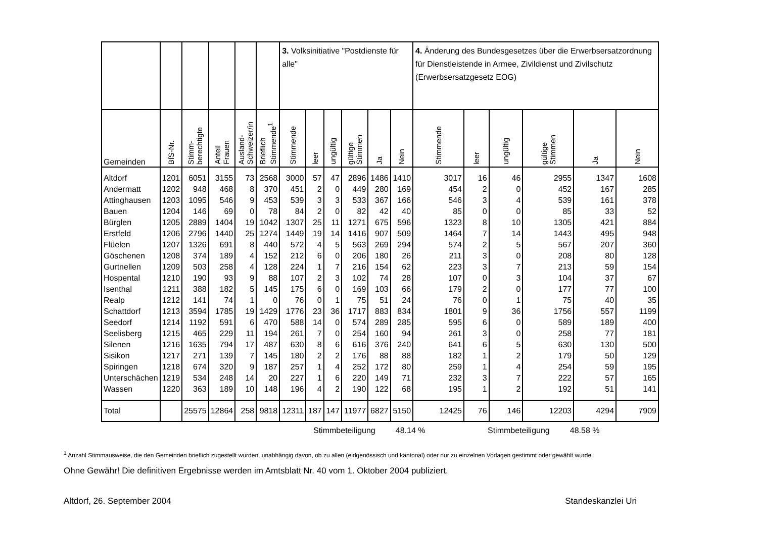| | | | | | | 3. Volksinitiative "Postdienste für alle" | | | | | | 4. Änderung des Bundesgesetzes über die Erwerbsersatzordnung für Dienstleistende in Armee, Zivildienst und Zivilschutz (Erwerbsersatzgesetz EOG) | | | | | |
| Gemeinden | BfS-Nr. | Stimm- berechtigte | Anteil Frauen | Ausland- Schweizer/in | Brieflich Stimmende<sup>1</sup> | Stimmende | leer | ungültig | gültige Stimmen | Ja | Nein | Stimmende | leer | ungültig | gültige Stimmen | Ja | Nein |
| Altdorf | 1201 | 6051 | 3155 | 73 | 2568 | 3000 | 57 | 47 | 2896 | 1486 | 1410 | 3017 | 16 | 46 | 2955 | 1347 | 1608 |
| Andermatt | 1202 | 948 | 468 | 8 | 370 | 451 | 2 | 0 | 449 | 280 | 169 | 454 | 2 | 0 | 452 | 167 | 285 |
| Attinghausen | 1203 | 1095 | 546 | 9 | 453 | 539 | 3 | 3 | 533 | 367 | 166 | 546 | 3 | 4 | 539 | 161 | 378 |
| Bauen | 1204 | 146 | 69 | 0 | 78 | 84 | 2 | 0 | 82 | 42 | 40 | 85 | 0 | 0 | 85 | 33 | 52 |
| Bürglen | 1205 | 2889 | 1404 | 19 | 1042 | 1307 | 25 | 11 | 1271 | 675 | 596 | 1323 | 8 | 10 | 1305 | 421 | 884 |
| Erstfeld | 1206 | 2796 | 1440 | 25 | 1274 | 1449 | 19 | 14 | 1416 | 907 | 509 | 1464 | 7 | 14 | 1443 | 495 | 948 |
| Flüelen | 1207 | 1326 | 691 | 8 | 440 | 572 | 4 | 5 | 563 | 269 | 294 | 574 | 2 | 5 | 567 | 207 | 360 |
| Göschenen | 1208 | 374 | 189 | 4 | 152 | 212 | 6 | 0 | 206 | 180 | 26 | 211 | 3 | 0 | 208 | 80 | 128 |
| Gurtnellen | 1209 | 503 | 258 | 4 | 128 | 224 | 1 | 7 | 216 | 154 | 62 | 223 | 3 | 7 | 213 | 59 | 154 |
| Hospental | 1210 | 190 | 93 | 9 | 88 | 107 | 2 | 3 | 102 | 74 | 28 | 107 | 0 | 3 | 104 | 37 | 67 |
| Isenthal | 1211 | 388 | 182 | 5 | 145 | 175 | 6 | 0 | 169 | 103 | 66 | 179 | 2 | 0 | 177 | 77 | 100 |
| Realp | 1212 | 141 | 74 | 1 | 0 | 76 | 0 | 1 | 75 | 51 | 24 | 76 | 0 | 1 | 75 | 40 | 35 |
| Schattdorf | 1213 | 3594 | 1785 | 19 | 1429 | 1776 | 23 | 36 | 1717 | 883 | 834 | 1801 | 9 | 36 | 1756 | 557 | 1199 |
| Seedorf | 1214 | 1192 | 591 | 6 | 470 | 588 | 14 | 0 | 574 | 289 | 285 | 595 | 6 | 0 | 589 | 189 | 400 |
| Seelisberg | 1215 | 465 | 229 | 11 | 194 | 261 | 7 | 0 | 254 | 160 | 94 | 261 | 3 | 0 | 258 | 77 | 181 |
| Silenen | 1216 | 1635 | 794 | 17 | 487 | 630 | 8 | 6 | 616 | 376 | 240 | 641 | 6 | 5 | 630 | 130 | 500 |
| Sisikon | 1217 | 271 | 139 | 7 | 145 | 180 | 2 | 2 | 176 | 88 | 88 | 182 | 1 | 2 | 179 | 50 | 129 |
| Spiringen | 1218 | 674 | 320 | 9 | 187 | 257 | 1 | 4 | 252 | 172 | 80 | 259 | 1 | 4 | 254 | 59 | 195 |
| Unterschächen | 1219 | 534 | 248 | 14 | 20 | 227 | 1 | 6 | 220 | 149 | 71 | 232 | 3 | 7 | 222 | 57 | 165 |
| Wassen | 1220 | 363 | 189 | 10 | 148 | 196 | 4 | 2 | 190 | 122 | 68 | 195 | 1 | 2 | 192 | 51 | 141 |
| Total | | 25575 | 12864 | 258 | 9818 | 12311 | 187 | 147 | 11977 | 6827 | 5150 | 12425 | 76 | 146 | 12203 | 4294 | 7909 |
Stimmbeteiligung 48.14 % Stimmbeteiligung 48.58 %
<sup>1</sup> Anzahl Stimmausweise, die den Gemeinden brieflich zugestellt wurden, unabhängig davon, ob zu allen (eidgenössisch und kantonal) oder nur zu einzelnen Vorlagen gestimmt oder gewählt wurde.
Ohne Gewähr! Die definitiven Ergebnisse werden im Amtsblatt Nr. 40 vom 1. Oktober 2004 publiziert.
Altdorf, 26. September 2004 Standeskanzlei Uri